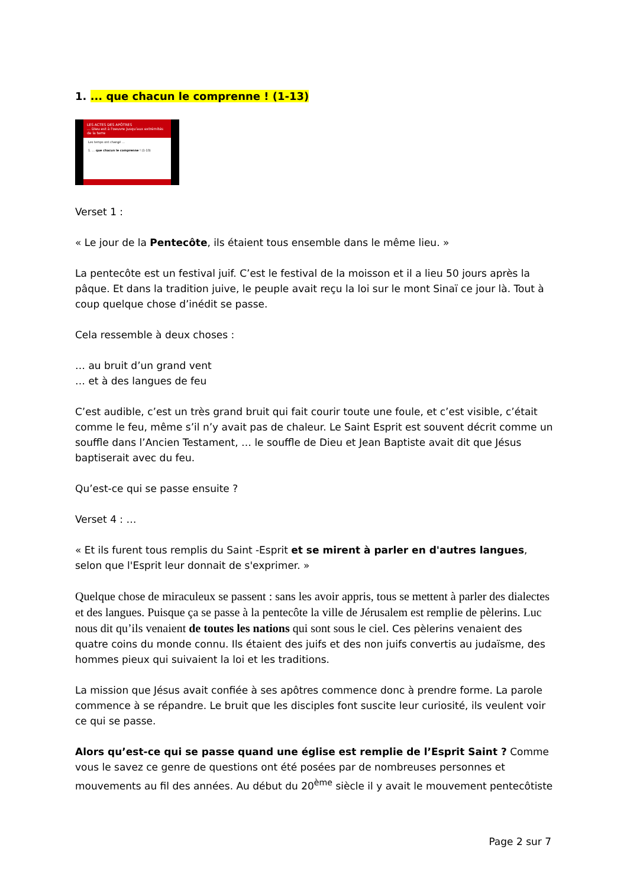1. ... que chacun le comprenne ! (1-13)
LES ACTES DES APÔTRES
… Dieu est à l'oeuvre jusqu'aux extrémités de la terre
Les temps ont changé …
1. … que chacun le comprenne ! (1-13)
Verset 1 :
« Le jour de la Pentecôte, ils étaient tous ensemble dans le même lieu. »
La pentecôte est un festival juif. C’est le festival de la moisson et il a lieu 50 jours après la pâque. Et dans la tradition juive, le peuple avait reçu la loi sur le mont Sinaï ce jour là. Tout à coup quelque chose d’inédit se passe.
Cela ressemble à deux choses :
… au bruit d’un grand vent
… et à des langues de feu
C’est audible, c’est un très grand bruit qui fait courir toute une foule, et c’est visible, c’était comme le feu, même s’il n’y avait pas de chaleur. Le Saint Esprit est souvent décrit comme un souffle dans l’Ancien Testament, … le souffle de Dieu et Jean Baptiste avait dit que Jésus baptiserait avec du feu.
Qu’est-ce qui se passe ensuite ?
Verset 4 : …
« Et ils furent tous remplis du Saint -Esprit et se mirent à parler en d'autres langues, selon que l'Esprit leur donnait de s'exprimer. »
Quelque chose de miraculeux se passent : sans les avoir appris, tous se mettent à parler des dialectes et des langues. Puisque ça se passe à la pentecôte la ville de Jérusalem est remplie de pèlerins. Luc nous dit qu’ils venaient de toutes les nations qui sont sous le ciel. Ces pèlerins venaient des quatre coins du monde connu. Ils étaient des juifs et des non juifs convertis au judaïsme, des hommes pieux qui suivaient la loi et les traditions.
La mission que Jésus avait confiée à ses apôtres commence donc à prendre forme. La parole commence à se répandre. Le bruit que les disciples font suscite leur curiosité, ils veulent voir ce qui se passe.
Alors qu’est-ce qui se passe quand une église est remplie de l’Esprit Saint ? Comme vous le savez ce genre de questions ont été posées par de nombreuses personnes et mouvements au fil des années. Au début du 20<sup>ème</sup> siècle il y avait le mouvement pentecôtiste
Page 2 sur 7